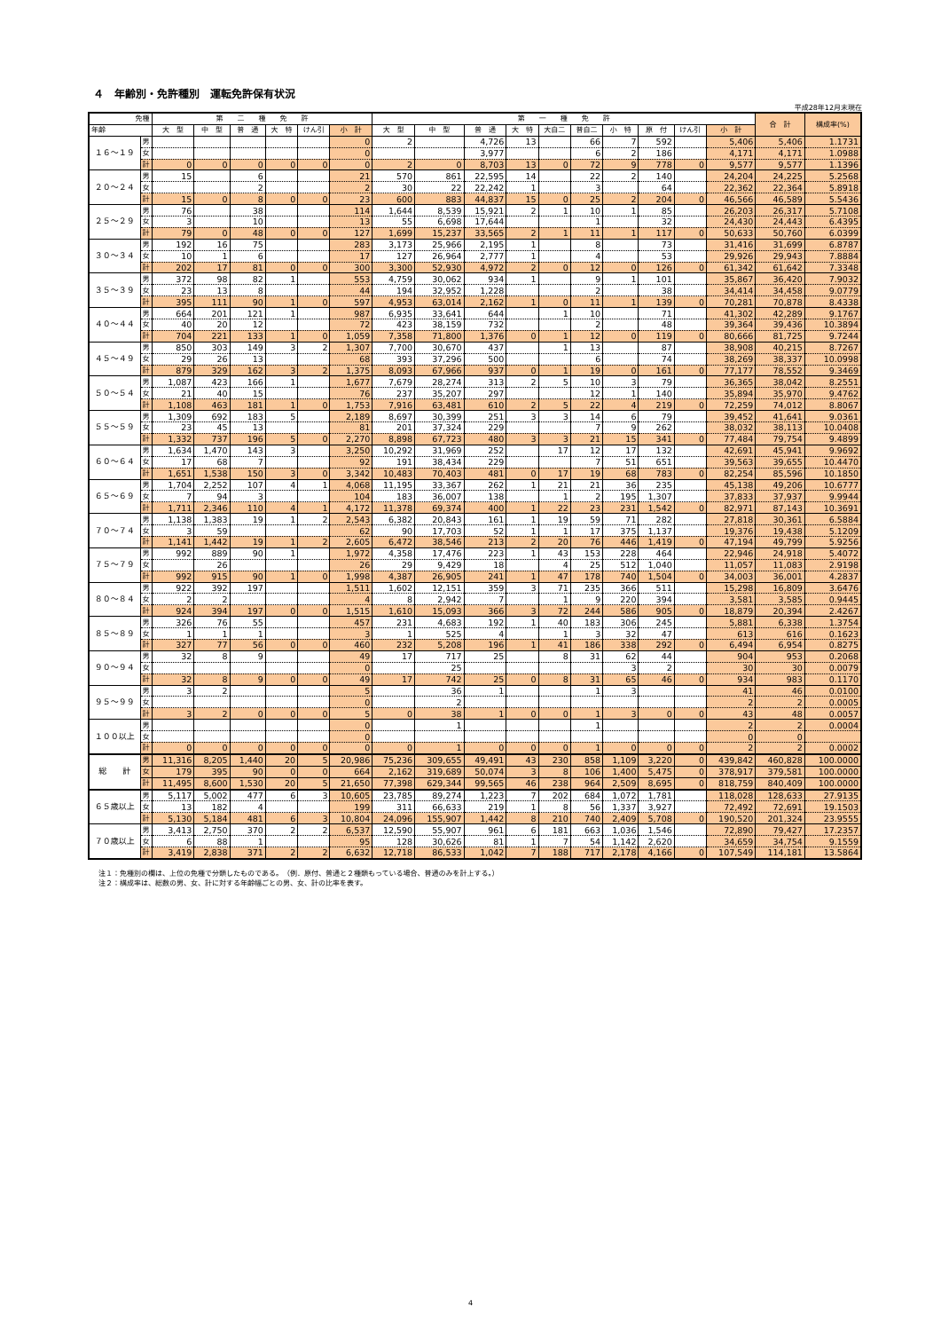４　年齢別・免許種別　運転免許保有状況
平成28年12月末現在
| 免種 | | 第 二 種 免 許 | | | | | | 第 一 種 免 許 | | | | | | | | | | 合 計 | 構成率(%) |
| --- | --- | --- | --- | --- | --- | --- | --- | --- | --- | --- | --- | --- | --- | --- | --- | --- | --- | --- | --- |
| 年齢 | | 大 型 | 中 型 | 普 通 | 大 特 | けん引 | 小 計 | 大 型 | 中 型 | 普 通 | 大 特 | 大自二 | 普自二 | 小 特 | 原 付 | けん引 | 小 計 | | |
| １６～１９ | 男 | | | | | | 0 | 2 | | 4,726 | 13 | | 66 | 7 | 592 | | 5,406 | 5,406 | 1.1731 |
| | 女 | | | | | | 0 | | | 3,977 | | | 6 | 2 | 186 | | 4,171 | 4,171 | 1.0988 |
| | 計 | 0 | 0 | 0 | 0 | 0 | 0 | 2 | 0 | 8,703 | 13 | 0 | 72 | 9 | 778 | 0 | 9,577 | 9,577 | 1.1396 |
| ２０～２４ | 男 | 15 | | 6 | | | 21 | 570 | 861 | 22,595 | 14 | | 22 | 2 | 140 | | 24,204 | 24,225 | 5.2568 |
| | 女 | | | 2 | | | 2 | 30 | 22 | 22,242 | 1 | | 3 | | 64 | | 22,362 | 22,364 | 5.8918 |
| | 計 | 15 | 0 | 8 | 0 | 0 | 23 | 600 | 883 | 44,837 | 15 | 0 | 25 | 2 | 204 | 0 | 46,566 | 46,589 | 5.5436 |
| ２５～２９ | 男 | 76 | | 38 | | | 114 | 1,644 | 8,539 | 15,921 | 2 | 1 | 10 | 1 | 85 | | 26,203 | 26,317 | 5.7108 |
| | 女 | 3 | | 10 | | | 13 | 55 | 6,698 | 17,644 | | | 1 | | 32 | | 24,430 | 24,443 | 6.4395 |
| | 計 | 79 | 0 | 48 | 0 | 0 | 127 | 1,699 | 15,237 | 33,565 | 2 | 1 | 11 | 1 | 117 | 0 | 50,633 | 50,760 | 6.0399 |
| ３０～３４ | 男 | 192 | 16 | 75 | | | 283 | 3,173 | 25,966 | 2,195 | 1 | | 8 | | 73 | | 31,416 | 31,699 | 6.8787 |
| | 女 | 10 | 1 | 6 | | | 17 | 127 | 26,964 | 2,777 | 1 | | 4 | | 53 | | 29,926 | 29,943 | 7.8884 |
| | 計 | 202 | 17 | 81 | 0 | 0 | 300 | 3,300 | 52,930 | 4,972 | 2 | 0 | 12 | 0 | 126 | 0 | 61,342 | 61,642 | 7.3348 |
| ３５～３９ | 男 | 372 | 98 | 82 | 1 | | 553 | 4,759 | 30,062 | 934 | 1 | | 9 | 1 | 101 | | 35,867 | 36,420 | 7.9032 |
| | 女 | 23 | 13 | 8 | | | 44 | 194 | 32,952 | 1,228 | | | 2 | | 38 | | 34,414 | 34,458 | 9.0779 |
| | 計 | 395 | 111 | 90 | 1 | 0 | 597 | 4,953 | 63,014 | 2,162 | 1 | 0 | 11 | 1 | 139 | 0 | 70,281 | 70,878 | 8.4338 |
| ４０～４４ | 男 | 664 | 201 | 121 | 1 | | 987 | 6,935 | 33,641 | 644 | | 1 | 10 | | 71 | | 41,302 | 42,289 | 9.1767 |
| | 女 | 40 | 20 | 12 | | | 72 | 423 | 38,159 | 732 | | | 2 | | 48 | | 39,364 | 39,436 | 10.3894 |
| | 計 | 704 | 221 | 133 | 1 | 0 | 1,059 | 7,358 | 71,800 | 1,376 | 0 | 1 | 12 | 0 | 119 | 0 | 80,666 | 81,725 | 9.7244 |
| ４５～４９ | 男 | 850 | 303 | 149 | 3 | 2 | 1,307 | 7,700 | 30,670 | 437 | | 1 | 13 | | 87 | | 38,908 | 40,215 | 8.7267 |
| | 女 | 29 | 26 | 13 | | | 68 | 393 | 37,296 | 500 | | | 6 | | 74 | | 38,269 | 38,337 | 10.0998 |
| | 計 | 879 | 329 | 162 | 3 | 2 | 1,375 | 8,093 | 67,966 | 937 | 0 | 1 | 19 | 0 | 161 | 0 | 77,177 | 78,552 | 9.3469 |
| ５０～５４ | 男 | 1,087 | 423 | 166 | 1 | | 1,677 | 7,679 | 28,274 | 313 | 2 | 5 | 10 | 3 | 79 | | 36,365 | 38,042 | 8.2551 |
| | 女 | 21 | 40 | 15 | | | 76 | 237 | 35,207 | 297 | | | 12 | 1 | 140 | | 35,894 | 35,970 | 9.4762 |
| | 計 | 1,108 | 463 | 181 | 1 | 0 | 1,753 | 7,916 | 63,481 | 610 | 2 | 5 | 22 | 4 | 219 | 0 | 72,259 | 74,012 | 8.8067 |
| ５５～５９ | 男 | 1,309 | 692 | 183 | 5 | | 2,189 | 8,697 | 30,399 | 251 | 3 | 3 | 14 | 6 | 79 | | 39,452 | 41,641 | 9.0361 |
| | 女 | 23 | 45 | 13 | | | 81 | 201 | 37,324 | 229 | | | 7 | 9 | 262 | | 38,032 | 38,113 | 10.0408 |
| | 計 | 1,332 | 737 | 196 | 5 | 0 | 2,270 | 8,898 | 67,723 | 480 | 3 | 3 | 21 | 15 | 341 | 0 | 77,484 | 79,754 | 9.4899 |
| ６０～６４ | 男 | 1,634 | 1,470 | 143 | 3 | | 3,250 | 10,292 | 31,969 | 252 | | 17 | 12 | 17 | 132 | | 42,691 | 45,941 | 9.9692 |
| | 女 | 17 | 68 | 7 | | | 92 | 191 | 38,434 | 229 | | | 7 | 51 | 651 | | 39,563 | 39,655 | 10.4470 |
| | 計 | 1,651 | 1,538 | 150 | 3 | 0 | 3,342 | 10,483 | 70,403 | 481 | 0 | 17 | 19 | 68 | 783 | 0 | 82,254 | 85,596 | 10.1850 |
| ６５～６９ | 男 | 1,704 | 2,252 | 107 | 4 | 1 | 4,068 | 11,195 | 33,367 | 262 | 1 | 21 | 21 | 36 | 235 | | 45,138 | 49,206 | 10.6777 |
| | 女 | 7 | 94 | 3 | | | 104 | 183 | 36,007 | 138 | | 1 | 2 | 195 | 1,307 | | 37,833 | 37,937 | 9.9944 |
| | 計 | 1,711 | 2,346 | 110 | 4 | 1 | 4,172 | 11,378 | 69,374 | 400 | 1 | 22 | 23 | 231 | 1,542 | 0 | 82,971 | 87,143 | 10.3691 |
| ７０～７４ | 男 | 1,138 | 1,383 | 19 | 1 | 2 | 2,543 | 6,382 | 20,843 | 161 | 1 | 19 | 59 | 71 | 282 | | 27,818 | 30,361 | 6.5884 |
| | 女 | 3 | 59 | | | | 62 | 90 | 17,703 | 52 | 1 | 1 | 17 | 375 | 1,137 | | 19,376 | 19,438 | 5.1209 |
| | 計 | 1,141 | 1,442 | 19 | 1 | 2 | 2,605 | 6,472 | 38,546 | 213 | 2 | 20 | 76 | 446 | 1,419 | 0 | 47,194 | 49,799 | 5.9256 |
| ７５～７９ | 男 | 992 | 889 | 90 | 1 | | 1,972 | 4,358 | 17,476 | 223 | 1 | 43 | 153 | 228 | 464 | | 22,946 | 24,918 | 5.4072 |
| | 女 | | 26 | | | | 26 | 29 | 9,429 | 18 | | 4 | 25 | 512 | 1,040 | | 11,057 | 11,083 | 2.9198 |
| | 計 | 992 | 915 | 90 | 1 | 0 | 1,998 | 4,387 | 26,905 | 241 | 1 | 47 | 178 | 740 | 1,504 | 0 | 34,003 | 36,001 | 4.2837 |
| ８０～８４ | 男 | 922 | 392 | 197 | | | 1,511 | 1,602 | 12,151 | 359 | 3 | 71 | 235 | 366 | 511 | | 15,298 | 16,809 | 3.6476 |
| | 女 | 2 | 2 | | | | 4 | 8 | 2,942 | 7 | | 1 | 9 | 220 | 394 | | 3,581 | 3,585 | 0.9445 |
| | 計 | 924 | 394 | 197 | 0 | 0 | 1,515 | 1,610 | 15,093 | 366 | 3 | 72 | 244 | 586 | 905 | 0 | 18,879 | 20,394 | 2.4267 |
| ８５～８９ | 男 | 326 | 76 | 55 | | | 457 | 231 | 4,683 | 192 | 1 | 40 | 183 | 306 | 245 | | 5,881 | 6,338 | 1.3754 |
| | 女 | 1 | 1 | 1 | | | 3 | 1 | 525 | 4 | | 1 | 3 | 32 | 47 | | 613 | 616 | 0.1623 |
| | 計 | 327 | 77 | 56 | 0 | 0 | 460 | 232 | 5,208 | 196 | 1 | 41 | 186 | 338 | 292 | 0 | 6,494 | 6,954 | 0.8275 |
| ９０～９４ | 男 | 32 | 8 | 9 | | | 49 | 17 | 717 | 25 | | 8 | 31 | 62 | 44 | | 904 | 953 | 0.2068 |
| | 女 | | | | | | 0 | | 25 | | | | | 3 | 2 | | 30 | 30 | 0.0079 |
| | 計 | 32 | 8 | 9 | 0 | 0 | 49 | 17 | 742 | 25 | 0 | 8 | 31 | 65 | 46 | 0 | 934 | 983 | 0.1170 |
| ９５～９９ | 男 | 3 | 2 | | | | 5 | | 36 | 1 | | | 1 | 3 | | | 41 | 46 | 0.0100 |
| | 女 | | | | | | 0 | | 2 | | | | | | | | 2 | 2 | 0.0005 |
| | 計 | 3 | 2 | 0 | 0 | 0 | 5 | 0 | 38 | 1 | 0 | 0 | 1 | 3 | 0 | 0 | 43 | 48 | 0.0057 |
| １００以上 | 男 | | | | | | 0 | | 1 | | | | 1 | | | | 2 | 2 | 0.0004 |
| | 女 | | | | | | 0 | | | | | | | | | | 0 | 0 | |
| | 計 | 0 | 0 | 0 | 0 | 0 | 0 | 0 | 1 | 0 | 0 | 0 | 1 | 0 | 0 | 0 | 2 | 2 | 0.0002 |
| 総 計 | 男 | 11,316 | 8,205 | 1,440 | 20 | 5 | 20,986 | 75,236 | 309,655 | 49,491 | 43 | 230 | 858 | 1,109 | 3,220 | 0 | 439,842 | 460,828 | 100.0000 |
| | 女 | 179 | 395 | 90 | 0 | 0 | 664 | 2,162 | 319,689 | 50,074 | 3 | 8 | 106 | 1,400 | 5,475 | 0 | 378,917 | 379,581 | 100.0000 |
| | 計 | 11,495 | 8,600 | 1,530 | 20 | 5 | 21,650 | 77,398 | 629,344 | 99,565 | 46 | 238 | 964 | 2,509 | 8,695 | 0 | 818,759 | 840,409 | 100.0000 |
| ６５歳以上 | 男 | 5,117 | 5,002 | 477 | 6 | 3 | 10,605 | 23,785 | 89,274 | 1,223 | 7 | 202 | 684 | 1,072 | 1,781 | | 118,028 | 128,633 | 27.9135 |
| | 女 | 13 | 182 | 4 | | | 199 | 311 | 66,633 | 219 | 1 | 8 | 56 | 1,337 | 3,927 | | 72,492 | 72,691 | 19.1503 |
| | 計 | 5,130 | 5,184 | 481 | 6 | 3 | 10,804 | 24,096 | 155,907 | 1,442 | 8 | 210 | 740 | 2,409 | 5,708 | 0 | 190,520 | 201,324 | 23.9555 |
| ７０歳以上 | 男 | 3,413 | 2,750 | 370 | 2 | 2 | 6,537 | 12,590 | 55,907 | 961 | 6 | 181 | 663 | 1,036 | 1,546 | | 72,890 | 79,427 | 17.2357 |
| | 女 | 6 | 88 | 1 | | | 95 | 128 | 30,626 | 81 | 1 | 7 | 54 | 1,142 | 2,620 | | 34,659 | 34,754 | 9.1559 |
| | 計 | 3,419 | 2,838 | 371 | 2 | 2 | 6,632 | 12,718 | 86,533 | 1,042 | 7 | 188 | 717 | 2,178 | 4,166 | 0 | 107,549 | 114,181 | 13.5864 |
注１：免種別の欄は、上位の免種で分類したものである。　（例．原付、普通と２種類もっている場合、普通のみを計上する。）
注２：構成率は、総数の男、女、計に対する年齢幅ごとの男、女、計の比率を表す。
4